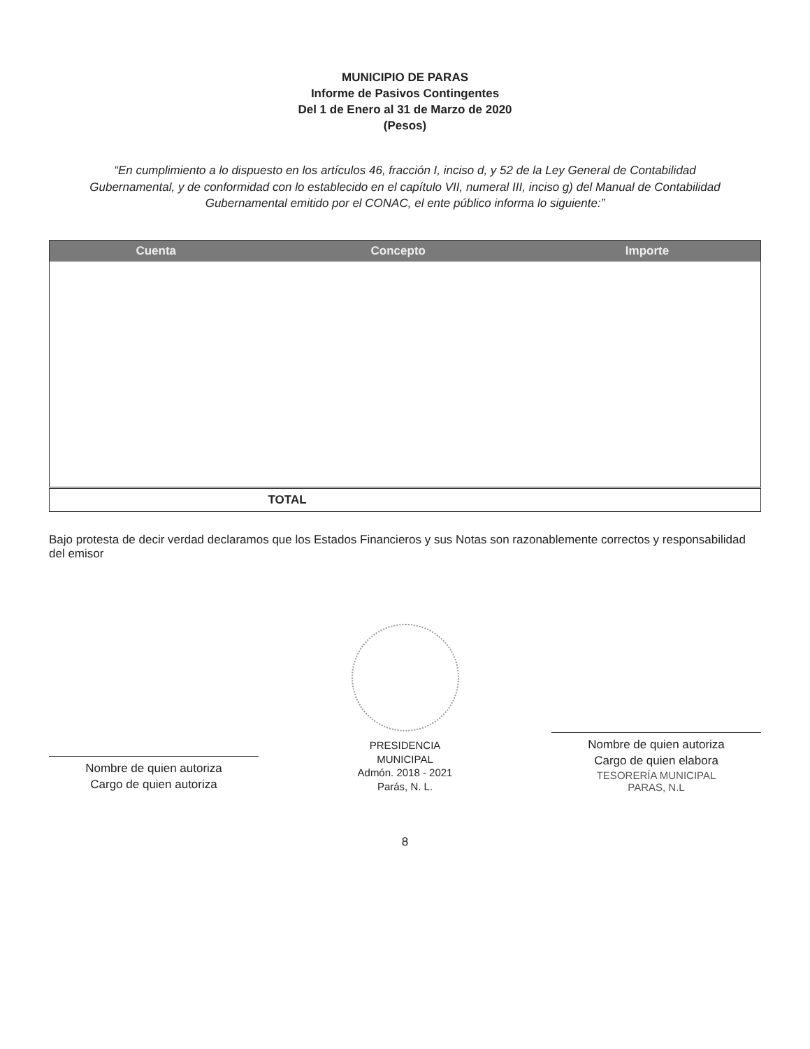MUNICIPIO DE PARAS
Informe de Pasivos Contingentes
Del 1 de Enero al 31 de Marzo de 2020
(Pesos)
“En cumplimiento a lo dispuesto en los artículos 46, fracción I, inciso d, y 52 de la Ley General de Contabilidad Gubernamental, y de conformidad con lo establecido en el capítulo VII, numeral III, inciso g) del Manual de Contabilidad Gubernamental emitido por el CONAC, el ente público informa lo siguiente:”
| Cuenta | Concepto | Importe |
| --- | --- | --- |
| | TOTAL | |
Bajo protesta de decir verdad declaramos que los Estados Financieros y sus Notas son razonablemente correctos y responsabilidad del emisor
Nombre de quien autoriza
Cargo de quien autoriza
PRESIDENCIA
MUNICIPAL
Admón. 2018 - 2021
Parás, N. L.
Nombre de quien autoriza
Cargo de quien elabora
TESORERÍA MUNICIPAL
PARAS, N.L
8